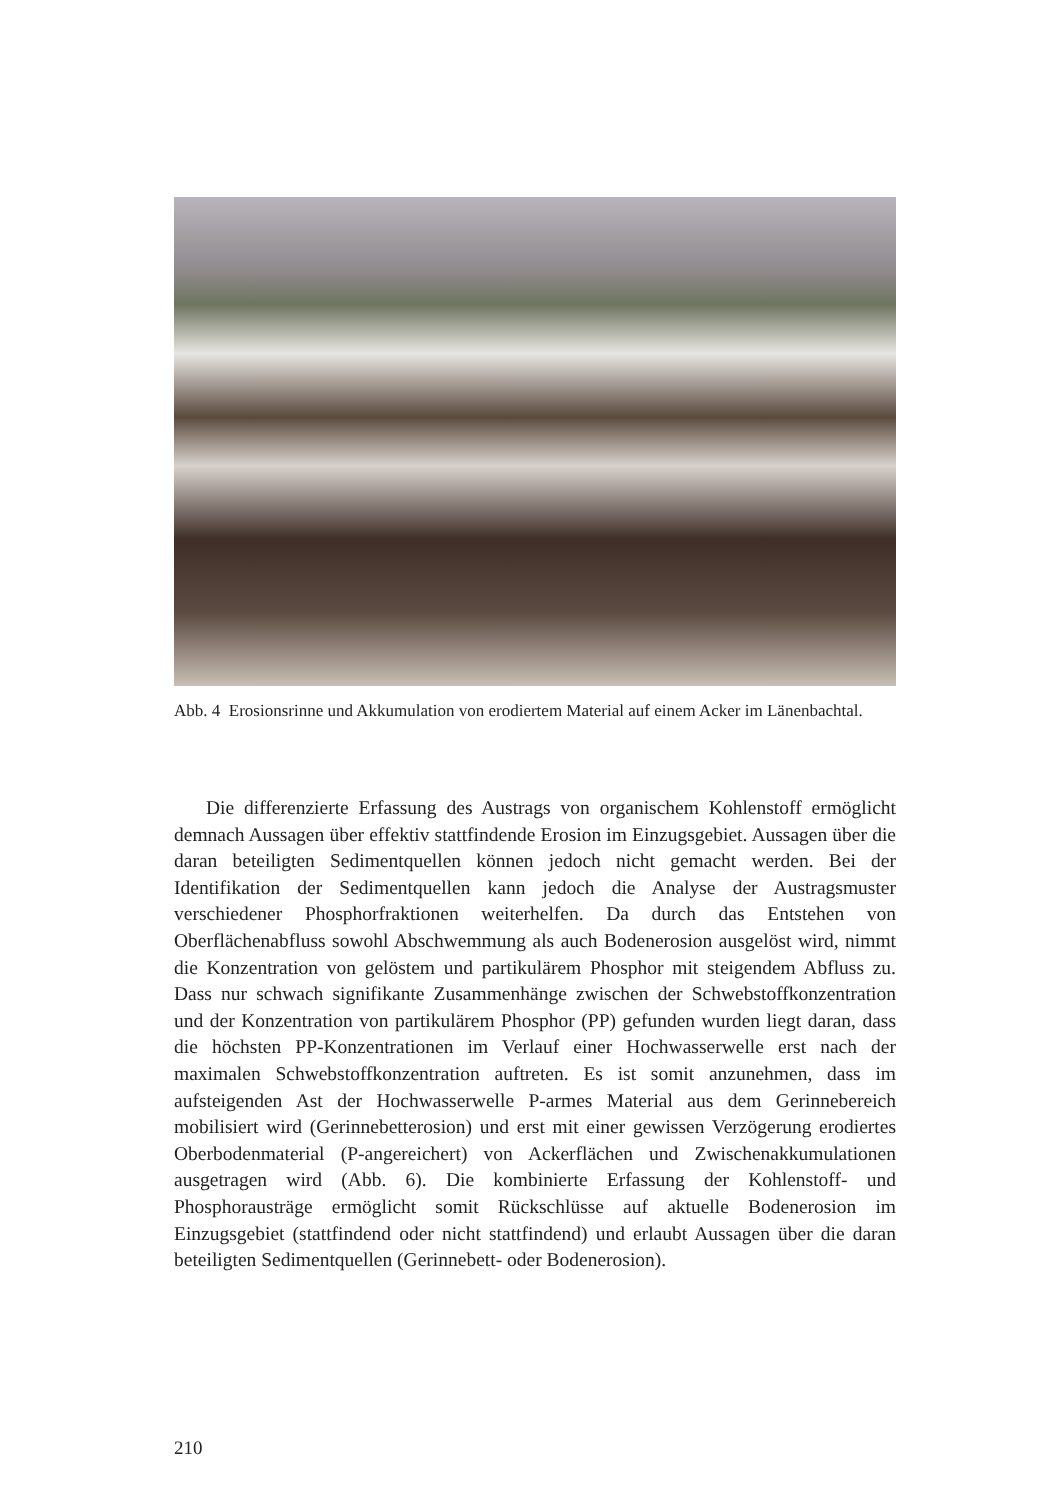Abb. 4 Erosionsrinne und Akkumulation von erodiertem Material auf einem Acker im Länenbachtal.
Die differenzierte Erfassung des Austrags von organischem Kohlenstoff ermöglicht demnach Aussagen über effektiv stattfindende Erosion im Einzugsgebiet. Aussagen über die daran beteiligten Sedimentquellen können jedoch nicht gemacht werden. Bei der Identifikation der Sedimentquellen kann jedoch die Analyse der Austragsmuster verschiedener Phosphorfraktionen weiterhelfen. Da durch das Entstehen von Oberflächenabfluss sowohl Abschwemmung als auch Bodenerosion ausgelöst wird, nimmt die Konzentration von gelöstem und partikulärem Phosphor mit steigendem Abfluss zu. Dass nur schwach signifikante Zusammenhänge zwischen der Schwebstoffkonzentration und der Konzentration von partikulärem Phosphor (PP) gefunden wurden liegt daran, dass die höchsten PP-Konzentrationen im Verlauf einer Hochwasserwelle erst nach der maximalen Schwebstoffkonzentration auftreten. Es ist somit anzunehmen, dass im aufsteigenden Ast der Hochwasserwelle P-armes Material aus dem Gerinnebereich mobilisiert wird (Gerinnebetterosion) und erst mit einer gewissen Verzögerung erodiertes Oberbodenmaterial (P-angereichert) von Ackerflächen und Zwischenakkumulationen ausgetragen wird (Abb. 6). Die kombinierte Erfassung der Kohlenstoff- und Phosphorausträge ermöglicht somit Rückschlüsse auf aktuelle Bodenerosion im Einzugsgebiet (stattfindend oder nicht stattfindend) und erlaubt Aussagen über die daran beteiligten Sedimentquellen (Gerinnebett- oder Bodenerosion).
210